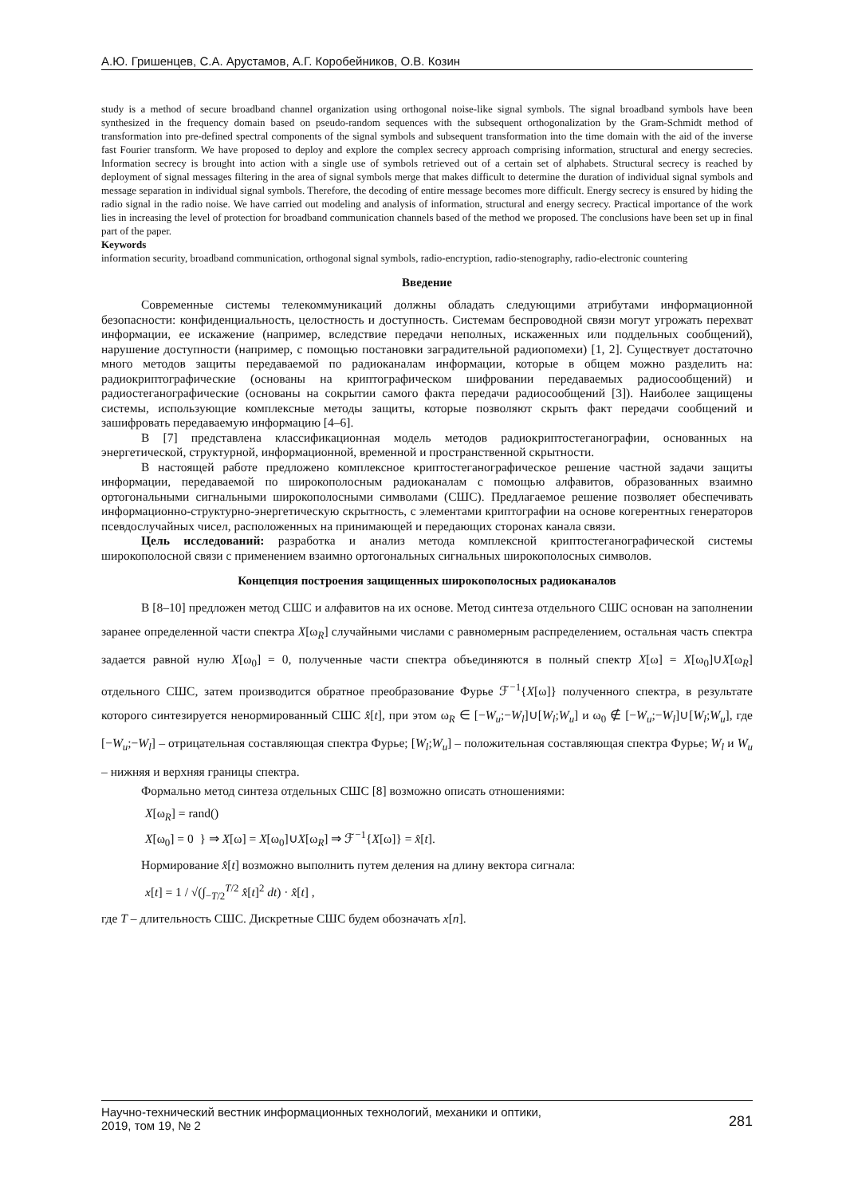А.Ю. Гришенцев, С.А. Арустамов, А.Г. Коробейников, О.В. Козин
study is a method of secure broadband channel organization using orthogonal noise-like signal symbols. The signal broadband symbols have been synthesized in the frequency domain based on pseudo-random sequences with the subsequent orthogonalization by the Gram-Schmidt method of transformation into pre-defined spectral components of the signal symbols and subsequent transformation into the time domain with the aid of the inverse fast Fourier transform. We have proposed to deploy and explore the complex secrecy approach comprising information, structural and energy secrecies. Information secrecy is brought into action with a single use of symbols retrieved out of a certain set of alphabets. Structural secrecy is reached by deployment of signal messages filtering in the area of signal symbols merge that makes difficult to determine the duration of individual signal symbols and message separation in individual signal symbols. Therefore, the decoding of entire message becomes more difficult. Energy secrecy is ensured by hiding the radio signal in the radio noise. We have carried out modeling and analysis of information, structural and energy secrecy. Practical importance of the work lies in increasing the level of protection for broadband communication channels based of the method we proposed. The conclusions have been set up in final part of the paper.
Keywords
information security, broadband communication, orthogonal signal symbols, radio-encryption, radio-stenography, radio-electronic countering
Введение
Современные системы телекоммуникаций должны обладать следующими атрибутами информационной безопасности: конфиденциальность, целостность и доступность. Системам беспроводной связи могут угрожать перехват информации, ее искажение (например, вследствие передачи неполных, искаженных или поддельных сообщений), нарушение доступности (например, с помощью постановки заградительной радиопомехи) [1, 2]. Существует достаточно много методов защиты передаваемой по радиоканалам информации, которые в общем можно разделить на: радиокриптографические (основаны на криптографическом шифровании передаваемых радиосообщений) и радиостеганографические (основаны на сокрытии самого факта передачи радиосообщений [3]). Наиболее защищены системы, использующие комплексные методы защиты, которые позволяют скрыть факт передачи сообщений и зашифровать передаваемую информацию [4–6].
В [7] представлена классификационная модель методов радиокриптостеганографии, основанных на энергетической, структурной, информационной, временной и пространственной скрытности.
В настоящей работе предложено комплексное криптостеганографическое решение частной задачи защиты информации, передаваемой по широкополосным радиоканалам с помощью алфавитов, образованных взаимно ортогональными сигнальными широкополосными символами (СШС). Предлагаемое решение позволяет обеспечивать информационно-структурно-энергетическую скрытность, с элементами криптографии на основе когерентных генераторов псевдослучайных чисел, расположенных на принимающей и передающих сторонах канала связи.
Цель исследований: разработка и анализ метода комплексной криптостеганографической системы широкополосной связи с применением взаимно ортогональных сигнальных широкополосных символов.
Концепция построения защищенных широкополосных радиоканалов
В [8–10] предложен метод СШС и алфавитов на их основе. Метод синтеза отдельного СШС основан на заполнении заранее определенной части спектра X[ω<sub>R</sub>] случайными числами с равномерным распределением, остальная часть спектра задается равной нулю X[ω<sub>0</sub>] = 0, полученные части спектра объединяются в полный спектр X[ω] = X[ω<sub>0</sub>]∪X[ω<sub>R</sub>] отдельного СШС, затем производится обратное преобразование Фурье ℱ<sup>−1</sup>{X[ω]} полученного спектра, в результате которого синтезируется ненормированный СШС x̂[t], при этом ω<sub>R</sub> ∈ [−W<sub>u</sub>;−W<sub>l</sub>]∪[W<sub>l</sub>;W<sub>u</sub>] и ω<sub>0</sub> ∉ [−W<sub>u</sub>;−W<sub>l</sub>]∪[W<sub>l</sub>;W<sub>u</sub>], где [−W<sub>u</sub>;−W<sub>l</sub>] – отрицательная составляющая спектра Фурье; [W<sub>l</sub>;W<sub>u</sub>] – положительная составляющая спектра Фурье; W<sub>l</sub> и W<sub>u</sub> – нижняя и верхняя границы спектра.
Формально метод синтеза отдельных СШС [8] возможно описать отношениями:
X[ω<sub>R</sub>] = rand()
X[ω<sub>0</sub>] = 0 } ⇒ X[ω] = X[ω<sub>0</sub>]∪X[ω<sub>R</sub>] ⇒ ℱ<sup>−1</sup>{X[ω]} = x̂[t].
Нормирование x̂[t] возможно выполнить путем деления на длину вектора сигнала:
x[t] = 1 / √(∫<sub>−T/2</sub><sup>T/2</sup> x̂[t]<sup>2</sup> dt) · x̂[t] ,
где T – длительность СШС. Дискретные СШС будем обозначать x[n].
Научно-технический вестник информационных технологий, механики и оптики,
2019, том 19, № 2
281